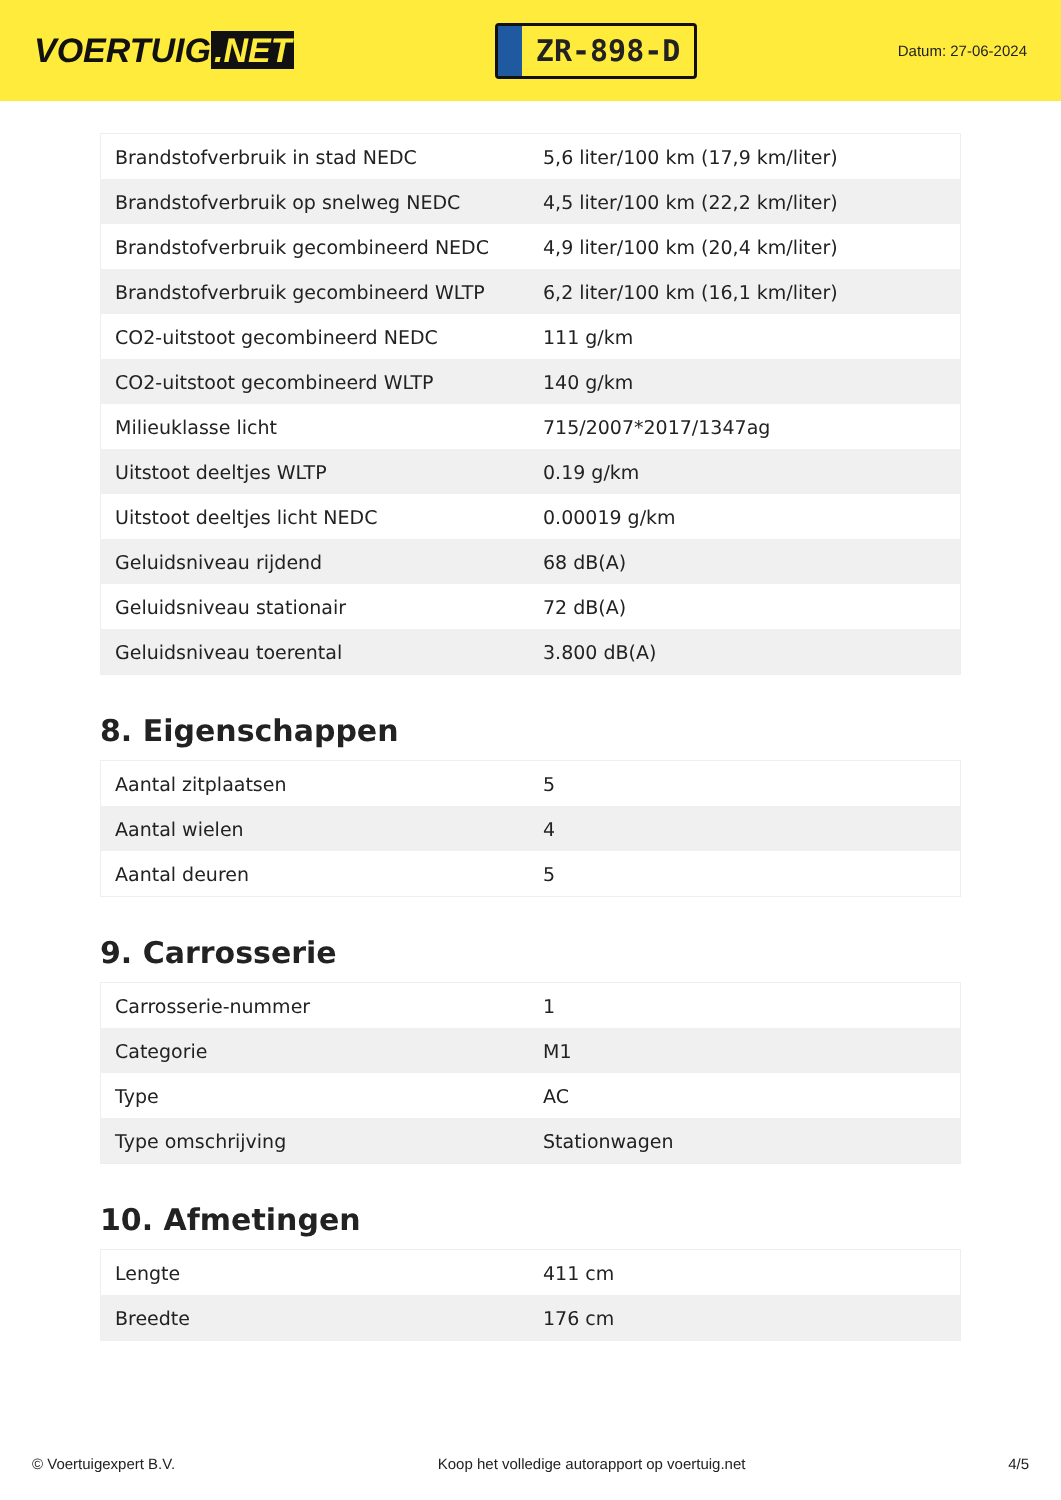VOERTUIG.NET
ZR-898-D
Datum: 27-06-2024
| Brandstofverbruik in stad NEDC | 5,6 liter/100 km (17,9 km/liter) |
| Brandstofverbruik op snelweg NEDC | 4,5 liter/100 km (22,2 km/liter) |
| Brandstofverbruik gecombineerd NEDC | 4,9 liter/100 km (20,4 km/liter) |
| Brandstofverbruik gecombineerd WLTP | 6,2 liter/100 km (16,1 km/liter) |
| CO2-uitstoot gecombineerd NEDC | 111 g/km |
| CO2-uitstoot gecombineerd WLTP | 140 g/km |
| Milieuklasse licht | 715/2007*2017/1347ag |
| Uitstoot deeltjes WLTP | 0.19 g/km |
| Uitstoot deeltjes licht NEDC | 0.00019 g/km |
| Geluidsniveau rijdend | 68 dB(A) |
| Geluidsniveau stationair | 72 dB(A) |
| Geluidsniveau toerental | 3.800 dB(A) |
8. Eigenschappen
| Aantal zitplaatsen | 5 |
| Aantal wielen | 4 |
| Aantal deuren | 5 |
9. Carrosserie
| Carrosserie-nummer | 1 |
| Categorie | M1 |
| Type | AC |
| Type omschrijving | Stationwagen |
10. Afmetingen
| Lengte | 411 cm |
| Breedte | 176 cm |
© Voertuigexpert B.V. Koop het volledige autorapport op voertuig.net 4/5